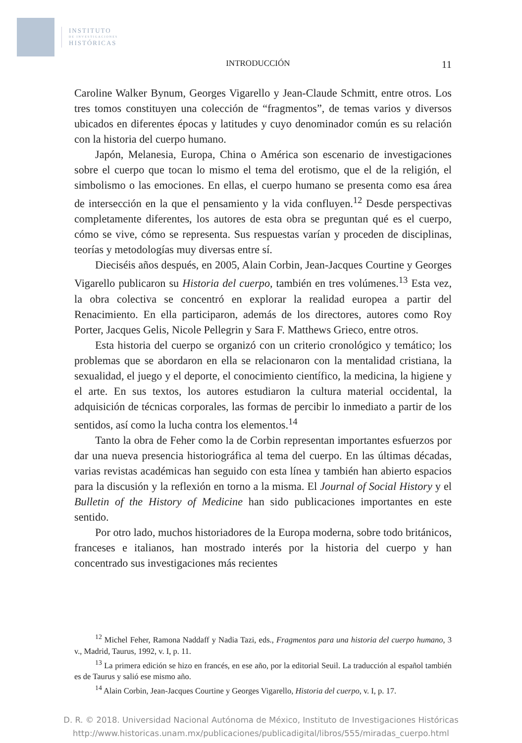INSTITUTO
DE INVESTIGACIONES
HISTÓRICAS
INTRODUCCIÓN 11
Caroline Walker Bynum, Georges Vigarello y Jean-Claude Schmitt, entre otros. Los tres tomos constituyen una colección de “fragmentos”, de temas varios y diversos ubicados en diferentes épocas y latitudes y cuyo denominador común es su relación con la historia del cuerpo humano.
Japón, Melanesia, Europa, China o América son escenario de investigaciones sobre el cuerpo que tocan lo mismo el tema del erotismo, que el de la religión, el simbolismo o las emociones. En ellas, el cuerpo humano se presenta como esa área de intersección en la que el pensamiento y la vida confluyen.<sup>12</sup> Desde perspectivas completamente diferentes, los autores de esta obra se preguntan qué es el cuerpo, cómo se vive, cómo se representa. Sus respuestas varían y proceden de disciplinas, teorías y metodologías muy diversas entre sí.
Dieciséis años después, en 2005, Alain Corbin, Jean-Jacques Courtine y Georges Vigarello publicaron su Historia del cuerpo, también en tres volúmenes.<sup>13</sup> Esta vez, la obra colectiva se concentró en explorar la realidad europea a partir del Renacimiento. En ella participaron, además de los directores, autores como Roy Porter, Jacques Gelis, Nicole Pellegrin y Sara F. Matthews Grieco, entre otros.
Esta historia del cuerpo se organizó con un criterio cronológico y temático; los problemas que se abordaron en ella se relacionaron con la mentalidad cristiana, la sexualidad, el juego y el deporte, el conocimiento científico, la medicina, la higiene y el arte. En sus textos, los autores estudiaron la cultura material occidental, la adquisición de técnicas corporales, las formas de percibir lo inmediato a partir de los sentidos, así como la lucha contra los elementos.<sup>14</sup>
Tanto la obra de Feher como la de Corbin representan importantes esfuerzos por dar una nueva presencia historiográfica al tema del cuerpo. En las últimas décadas, varias revistas académicas han seguido con esta línea y también han abierto espacios para la discusión y la reflexión en torno a la misma. El Journal of Social History y el Bulletin of the History of Medicine han sido publicaciones importantes en este sentido.
Por otro lado, muchos historiadores de la Europa moderna, sobre todo británicos, franceses e italianos, han mostrado interés por la historia del cuerpo y han concentrado sus investigaciones más recientes
<sup>12</sup> Michel Feher, Ramona Naddaff y Nadia Tazi, eds., Fragmentos para una historia del cuerpo humano, 3 v., Madrid, Taurus, 1992, v. I, p. 11.
<sup>13</sup> La primera edición se hizo en francés, en ese año, por la editorial Seuil. La traducción al español también es de Taurus y salió ese mismo año.
<sup>14</sup> Alain Corbin, Jean-Jacques Courtine y Georges Vigarello, Historia del cuerpo, v. I, p. 17.
D. R. © 2018. Universidad Nacional Autónoma de México, Instituto de Investigaciones Históricas
http://www.historicas.unam.mx/publicaciones/publicadigital/libros/555/miradas_cuerpo.html